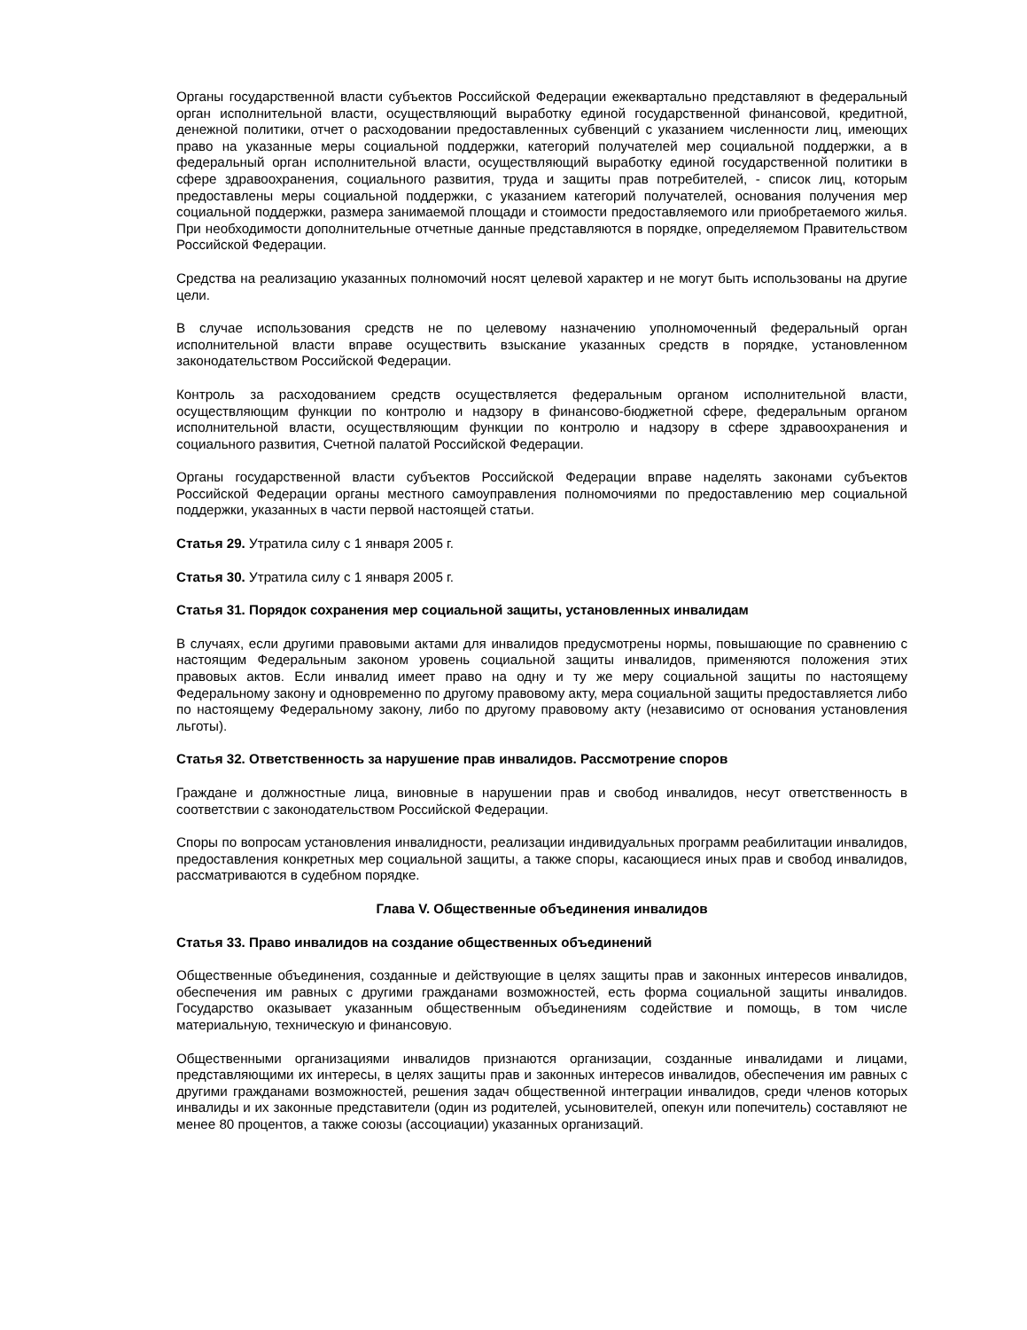Органы государственной власти субъектов Российской Федерации ежеквартально представляют в федеральный орган исполнительной власти, осуществляющий выработку единой государственной финансовой, кредитной, денежной политики, отчет о расходовании предоставленных субвенций с указанием численности лиц, имеющих право на указанные меры социальной поддержки, категорий получателей мер социальной поддержки, а в федеральный орган исполнительной власти, осуществляющий выработку единой государственной политики в сфере здравоохранения, социального развития, труда и защиты прав потребителей, - список лиц, которым предоставлены меры социальной поддержки, с указанием категорий получателей, основания получения мер социальной поддержки, размера занимаемой площади и стоимости предоставляемого или приобретаемого жилья. При необходимости дополнительные отчетные данные представляются в порядке, определяемом Правительством Российской Федерации.
Средства на реализацию указанных полномочий носят целевой характер и не могут быть использованы на другие цели.
В случае использования средств не по целевому назначению уполномоченный федеральный орган исполнительной власти вправе осуществить взыскание указанных средств в порядке, установленном законодательством Российской Федерации.
Контроль за расходованием средств осуществляется федеральным органом исполнительной власти, осуществляющим функции по контролю и надзору в финансово-бюджетной сфере, федеральным органом исполнительной власти, осуществляющим функции по контролю и надзору в сфере здравоохранения и социального развития, Счетной палатой Российской Федерации.
Органы государственной власти субъектов Российской Федерации вправе наделять законами субъектов Российской Федерации органы местного самоуправления полномочиями по предоставлению мер социальной поддержки, указанных в части первой настоящей статьи.
Статья 29. Утратила силу с 1 января 2005 г.
Статья 30. Утратила силу с 1 января 2005 г.
Статья 31. Порядок сохранения мер социальной защиты, установленных инвалидам
В случаях, если другими правовыми актами для инвалидов предусмотрены нормы, повышающие по сравнению с настоящим Федеральным законом уровень социальной защиты инвалидов, применяются положения этих правовых актов. Если инвалид имеет право на одну и ту же меру социальной защиты по настоящему Федеральному закону и одновременно по другому правовому акту, мера социальной защиты предоставляется либо по настоящему Федеральному закону, либо по другому правовому акту (независимо от основания установления льготы).
Статья 32. Ответственность за нарушение прав инвалидов. Рассмотрение споров
Граждане и должностные лица, виновные в нарушении прав и свобод инвалидов, несут ответственность в соответствии с законодательством Российской Федерации.
Споры по вопросам установления инвалидности, реализации индивидуальных программ реабилитации инвалидов, предоставления конкретных мер социальной защиты, а также споры, касающиеся иных прав и свобод инвалидов, рассматриваются в судебном порядке.
Глава V. Общественные объединения инвалидов
Статья 33. Право инвалидов на создание общественных объединений
Общественные объединения, созданные и действующие в целях защиты прав и законных интересов инвалидов, обеспечения им равных с другими гражданами возможностей, есть форма социальной защиты инвалидов. Государство оказывает указанным общественным объединениям содействие и помощь, в том числе материальную, техническую и финансовую.
Общественными организациями инвалидов признаются организации, созданные инвалидами и лицами, представляющими их интересы, в целях защиты прав и законных интересов инвалидов, обеспечения им равных с другими гражданами возможностей, решения задач общественной интеграции инвалидов, среди членов которых инвалиды и их законные представители (один из родителей, усыновителей, опекун или попечитель) составляют не менее 80 процентов, а также союзы (ассоциации) указанных организаций.